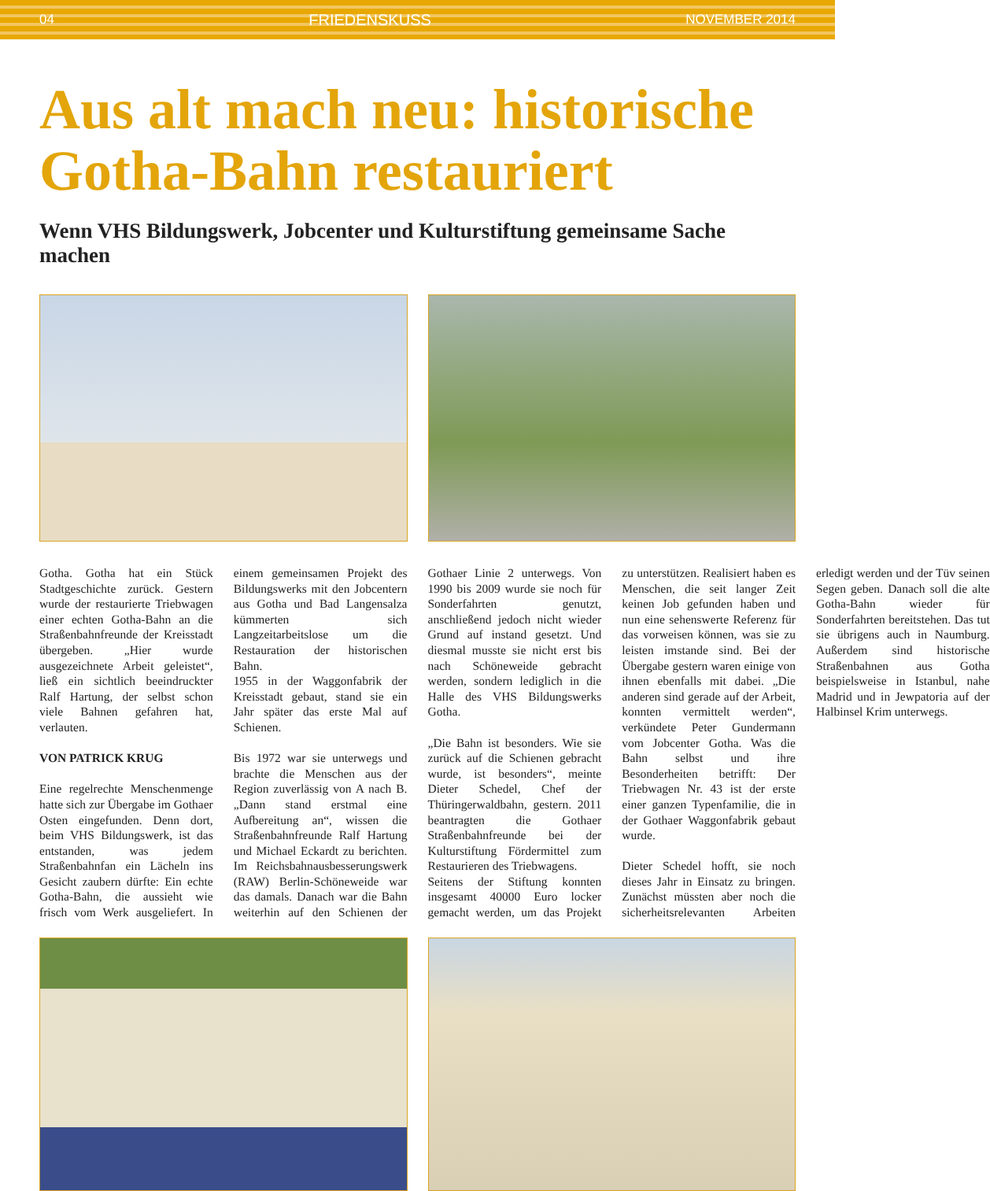04 FRIEDENSKUSS NOVEMBER 2014
Aus alt mach neu: historische
Gotha-Bahn restauriert
Wenn VHS Bildungswerk, Jobcenter und Kulturstiftung gemeinsame Sache machen
Gotha. Gotha hat ein Stück Stadtgeschichte zurück. Gestern wurde der restaurierte Triebwagen einer echten Gotha-Bahn an die Straßenbahnfreunde der Kreisstadt übergeben. „Hier wurde ausgezeichnete Arbeit geleistet“, ließ ein sichtlich beeindruckter Ralf Hartung, der selbst schon viele Bahnen gefahren hat, verlauten.
VON PATRICK KRUG
Eine regelrechte Menschenmenge hatte sich zur Übergabe im Gothaer Osten eingefunden. Denn dort, beim VHS Bildungswerk, ist das entstanden, was jedem Straßenbahnfan ein Lächeln ins Gesicht zaubern dürfte: Ein echte Gotha-Bahn, die aussieht wie frisch vom Werk ausgeliefert. In einem gemeinsamen Projekt des Bildungswerks mit den Jobcentern aus Gotha und Bad Langensalza kümmerten sich Langzeitarbeitslose um die Restauration der historischen Bahn.
1955 in der Waggonfabrik der Kreisstadt gebaut, stand sie ein Jahr später das erste Mal auf Schienen.
Bis 1972 war sie unterwegs und brachte die Menschen aus der Region zuverlässig von A nach B. „Dann stand erstmal eine Aufbereitung an“, wissen die Straßenbahnfreunde Ralf Hartung und Michael Eckardt zu berichten. Im Reichsbahnausbesserungswerk (RAW) Berlin-Schöneweide war das damals. Danach war die Bahn weiterhin auf den Schienen der Gothaer Linie 2 unterwegs. Von 1990 bis 2009 wurde sie noch für Sonderfahrten genutzt, anschließend jedoch nicht wieder Grund auf instand gesetzt. Und diesmal musste sie nicht erst bis nach Schöneweide gebracht werden, sondern lediglich in die Halle des VHS Bildungswerks Gotha.
„Die Bahn ist besonders. Wie sie zurück auf die Schienen gebracht wurde, ist besonders“, meinte Dieter Schedel, Chef der Thüringerwaldbahn, gestern. 2011 beantragten die Gothaer Straßenbahnfreunde bei der Kulturstiftung Fördermittel zum Restaurieren des Triebwagens.
Seitens der Stiftung konnten insgesamt 40000 Euro locker gemacht werden, um das Projekt zu unterstützen. Realisiert haben es Menschen, die seit langer Zeit keinen Job gefunden haben und nun eine sehenswerte Referenz für das vorweisen können, was sie zu leisten imstande sind. Bei der Übergabe gestern waren einige von ihnen ebenfalls mit dabei. „Die anderen sind gerade auf der Arbeit, konnten vermittelt werden“, verkündete Peter Gundermann vom Jobcenter Gotha. Was die Bahn selbst und ihre Besonderheiten betrifft: Der Triebwagen Nr. 43 ist der erste einer ganzen Typenfamilie, die in der Gothaer Waggonfabrik gebaut wurde.
Dieter Schedel hofft, sie noch dieses Jahr in Einsatz zu bringen. Zunächst müssten aber noch die sicherheitsrelevanten Arbeiten erledigt werden und der Tüv seinen Segen geben. Danach soll die alte Gotha-Bahn wieder für Sonderfahrten bereitstehen. Das tut sie übrigens auch in Naumburg. Außerdem sind historische Straßenbahnen aus Gotha beispielsweise in Istanbul, nahe Madrid und in Jewpatoria auf der Halbinsel Krim unterwegs.